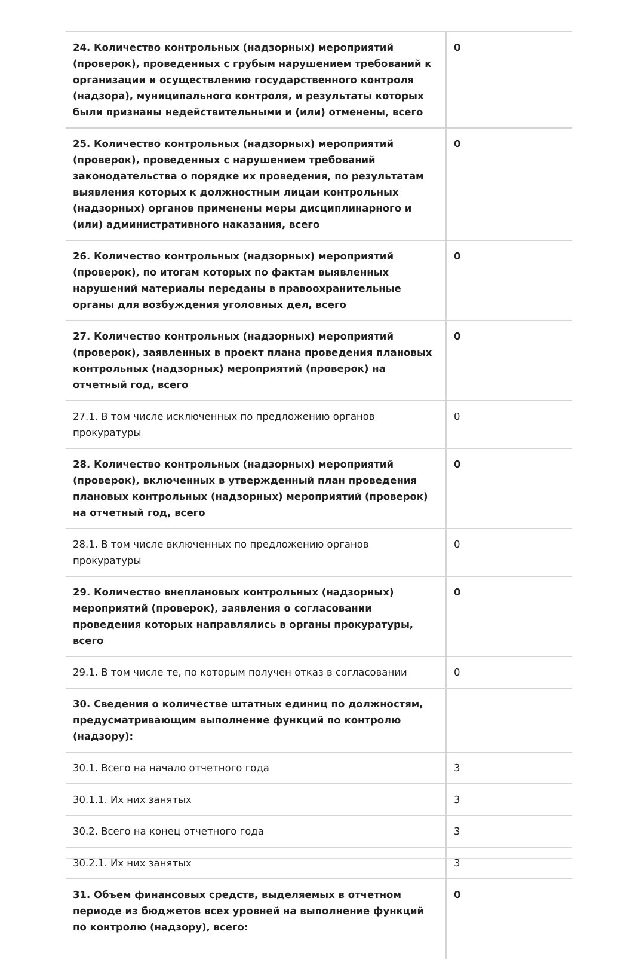| 24. Количество контрольных (надзорных) мероприятий (проверок), проведенных с грубым нарушением требований к организации и осуществлению государственного контроля (надзора), муниципального контроля, и результаты которых были признаны недействительными и (или) отменены, всего | 0 |
| 25. Количество контрольных (надзорных) мероприятий (проверок), проведенных с нарушением требований законодательства о порядке их проведения, по результатам выявления которых к должностным лицам контрольных (надзорных) органов применены меры дисциплинарного и (или) административного наказания, всего | 0 |
| 26. Количество контрольных (надзорных) мероприятий (проверок), по итогам которых по фактам выявленных нарушений материалы переданы в правоохранительные органы для возбуждения уголовных дел, всего | 0 |
| 27. Количество контрольных (надзорных) мероприятий (проверок), заявленных в проект плана проведения плановых контрольных (надзорных) мероприятий (проверок) на отчетный год, всего | 0 |
| 27.1. В том числе исключенных по предложению органов прокуратуры | 0 |
| 28. Количество контрольных (надзорных) мероприятий (проверок), включенных в утвержденный план проведения плановых контрольных (надзорных) мероприятий (проверок) на отчетный год, всего | 0 |
| 28.1. В том числе включенных по предложению органов прокуратуры | 0 |
| 29. Количество внеплановых контрольных (надзорных) мероприятий (проверок), заявления о согласовании проведения которых направлялись в органы прокуратуры, всего | 0 |
| 29.1. В том числе те, по которым получен отказ в согласовании | 0 |
| 30. Сведения о количестве штатных единиц по должностям, предусматривающим выполнение функций по контролю (надзору): | |
| 30.1. Всего на начало отчетного года | 3 |
| 30.1.1. Их них занятых | 3 |
| 30.2. Всего на конец отчетного года | 3 |
| 30.2.1. Их них занятых | 3 |
| 31. Объем финансовых средств, выделяемых в отчетном периоде из бюджетов всех уровней на выполнение функций по контролю (надзору), всего: | 0 |